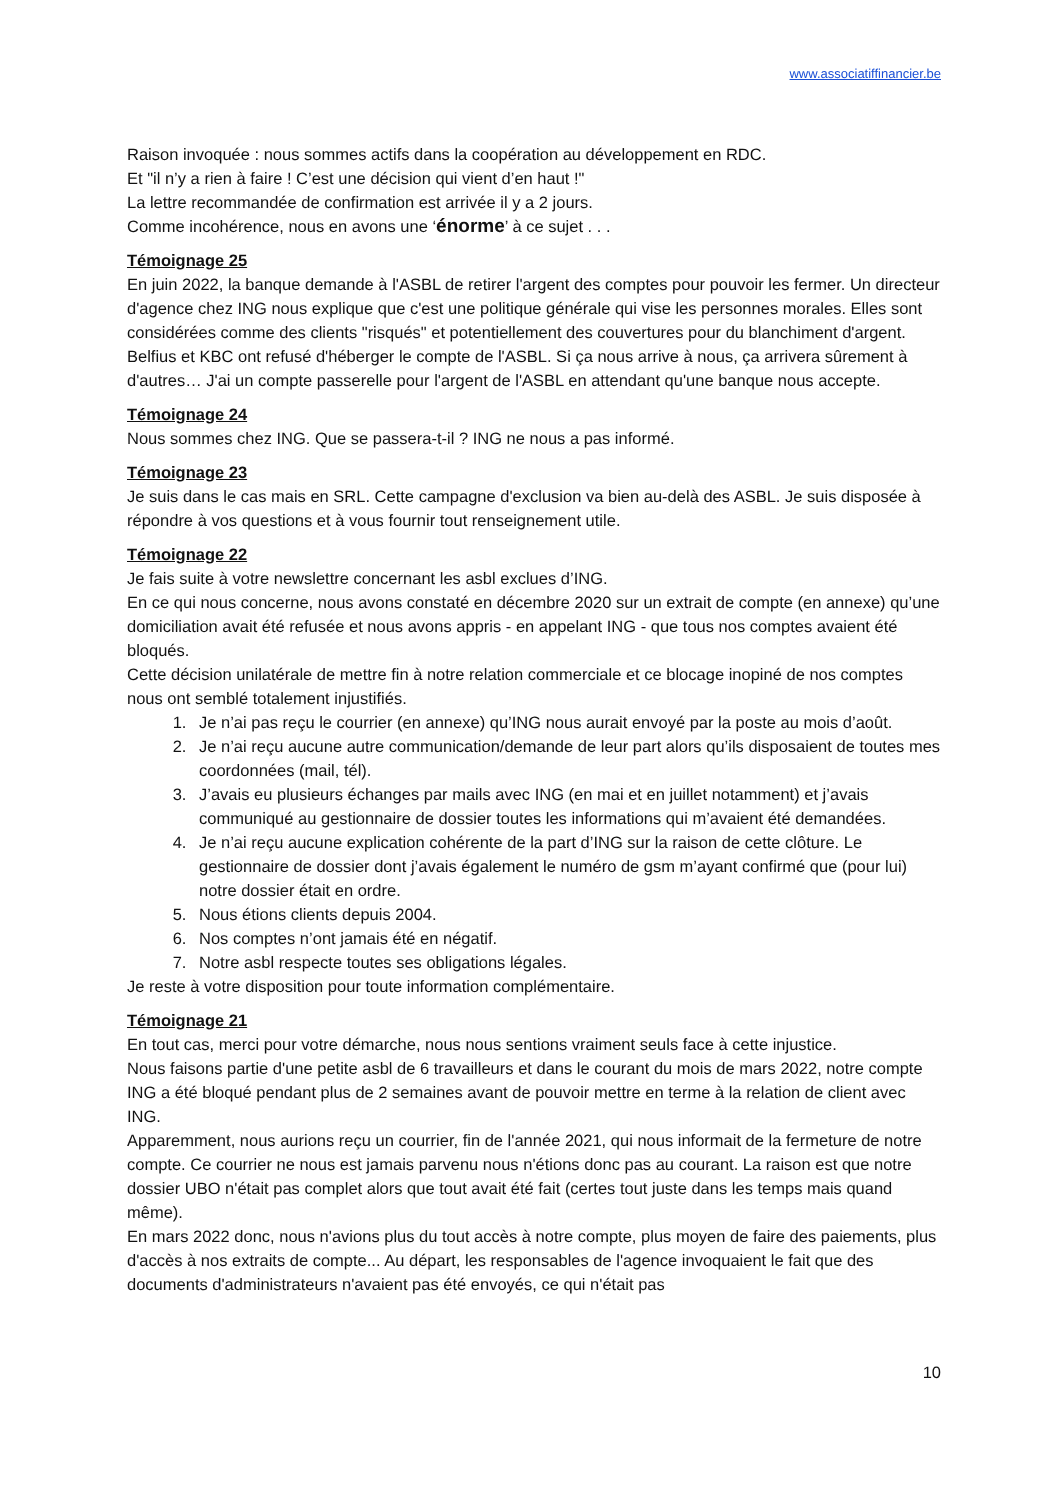www.associatiffinancier.be
Raison invoquée : nous sommes actifs dans la coopération au développement en RDC.
Et "il n’y a rien à faire ! C’est une décision qui vient d’en haut !"
La lettre recommandée de confirmation est arrivée il y a 2 jours.
Comme incohérence, nous en avons une ‘énorme’ à ce sujet . . .
Témoignage 25
En juin 2022, la banque demande à l'ASBL de retirer l'argent des comptes pour pouvoir les fermer. Un directeur d'agence chez ING nous explique que c'est une politique générale qui vise les personnes morales. Elles sont considérées comme des clients "risqués" et potentiellement des couvertures pour du blanchiment d'argent. Belfius et KBC ont refusé d'héberger le compte de l'ASBL. Si ça nous arrive à nous, ça arrivera sûrement à d'autres… J'ai un compte passerelle pour l'argent de l'ASBL en attendant qu'une banque nous accepte.
Témoignage 24
Nous sommes chez ING. Que se passera-t-il ? ING ne nous a pas informé.
Témoignage 23
Je suis dans le cas mais en SRL. Cette campagne d'exclusion va bien au-delà des ASBL. Je suis disposée à répondre à vos questions et à vous fournir tout renseignement utile.
Témoignage 22
Je fais suite à votre newslettre concernant les asbl exclues d’ING.
En ce qui nous concerne, nous avons constaté en décembre 2020 sur un extrait de compte (en annexe) qu’une domiciliation avait été refusée et nous avons appris - en appelant ING - que tous nos comptes avaient été bloqués.
Cette décision unilatérale de mettre fin à notre relation commerciale et ce blocage inopiné de nos comptes nous ont semblé totalement injustifiés.
1. Je n’ai pas reçu le courrier (en annexe) qu’ING nous aurait envoyé par la poste au mois d’août.
2. Je n’ai reçu aucune autre communication/demande de leur part alors qu’ils disposaient de toutes mes coordonnées (mail, tél).
3. J’avais eu plusieurs échanges par mails avec ING (en mai et en juillet notamment) et j’avais communiqué au gestionnaire de dossier toutes les informations qui m’avaient été demandées.
4. Je n’ai reçu aucune explication cohérente de la part d’ING sur la raison de cette clôture. Le gestionnaire de dossier dont j’avais également le numéro de gsm m’ayant confirmé que (pour lui) notre dossier était en ordre.
5. Nous étions clients depuis 2004.
6. Nos comptes n’ont jamais été en négatif.
7. Notre asbl respecte toutes ses obligations légales.
Je reste à votre disposition pour toute information complémentaire.
Témoignage 21
En tout cas, merci pour votre démarche, nous nous sentions vraiment seuls face à cette injustice.
Nous faisons partie d'une petite asbl de 6 travailleurs et dans le courant du mois de mars 2022, notre compte ING a été bloqué pendant plus de 2 semaines avant de pouvoir mettre en terme à la relation de client avec ING.
Apparemment, nous aurions reçu un courrier, fin de l'année 2021, qui nous informait de la fermeture de notre compte. Ce courrier ne nous est jamais parvenu nous n'étions donc pas au courant. La raison est que notre dossier UBO n'était pas complet alors que tout avait été fait (certes tout juste dans les temps mais quand même).
En mars 2022 donc, nous n'avions plus du tout accès à notre compte, plus moyen de faire des paiements, plus d'accès à nos extraits de compte... Au départ, les responsables de l'agence invoquaient le fait que des documents d'administrateurs n'avaient pas été envoyés, ce qui n'était pas
10